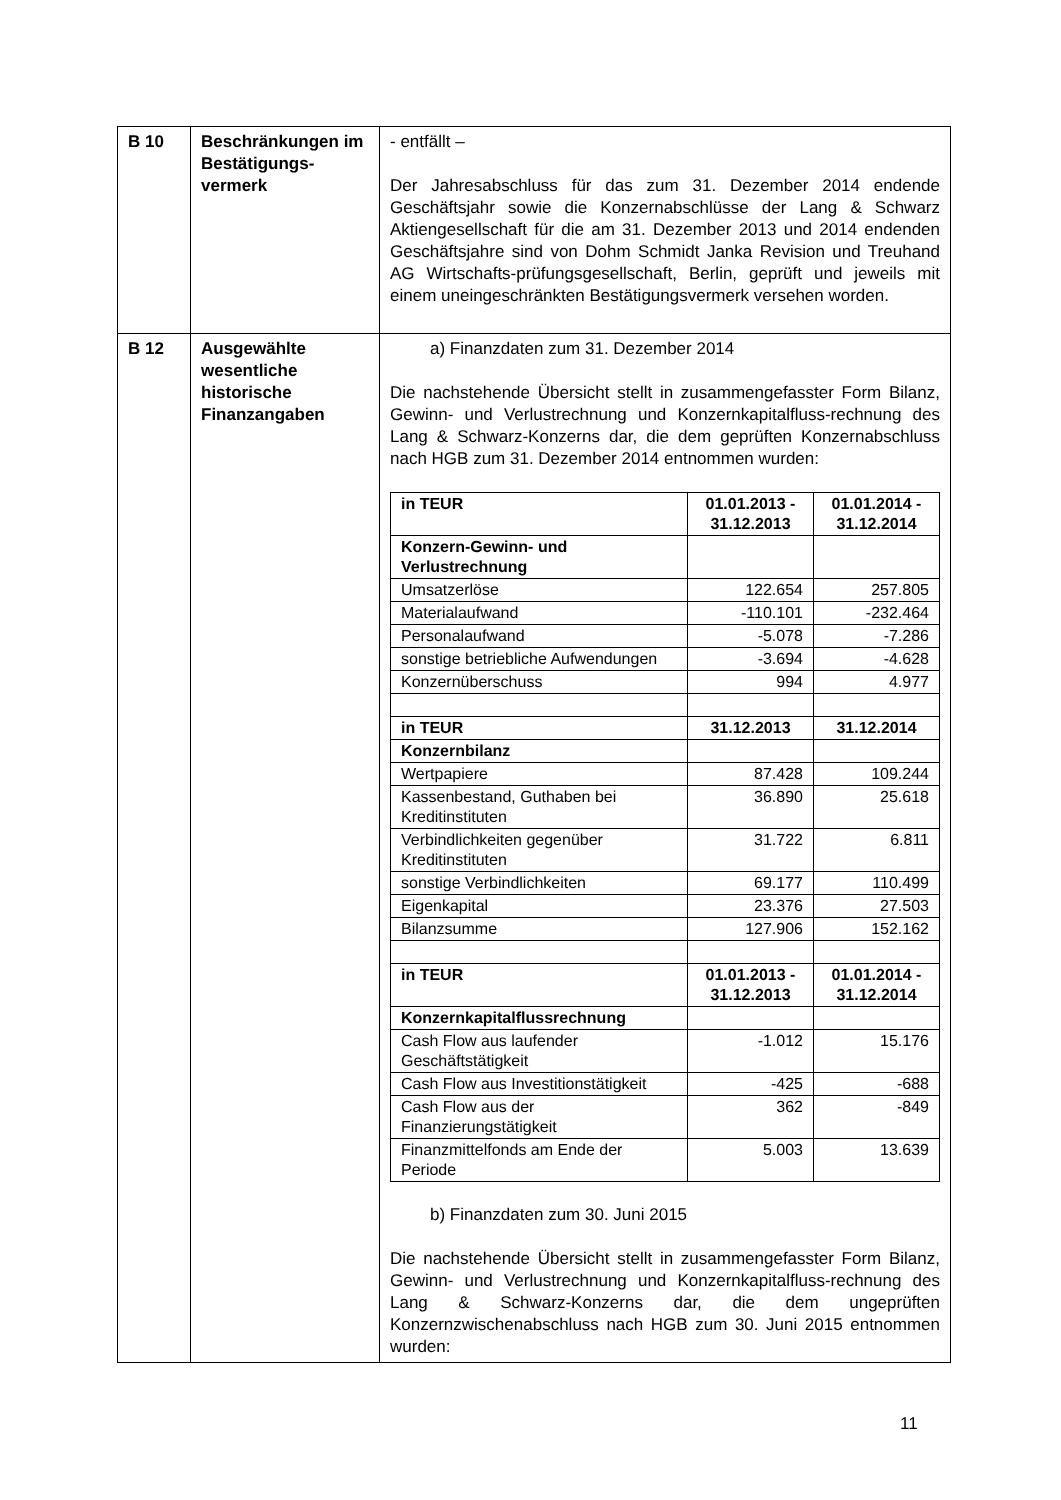| B 10 | Beschränkungen im Bestätigungs-vermerk | - entfällt – Der Jahresabschluss für das zum 31. Dezember 2014 endende Geschäftsjahr sowie die Konzernabschlüsse der Lang & Schwarz Aktiengesellschaft für die am 31. Dezember 2013 und 2014 endenden Geschäftsjahre sind von Dohm Schmidt Janka Revision und Treuhand AG Wirtschafts-prüfungsgesellschaft, Berlin, geprüft und jeweils mit einem uneingeschränkten Bestätigungsvermerk versehen worden. |
| B 12 | Ausgewählte wesentliche historische Finanzangaben | a) Finanzdaten zum 31. Dezember 2014 Die nachstehende Übersicht stellt in zusammengefasster Form Bilanz, Gewinn- und Verlustrechnung und Konzernkapitalfluss-rechnung des Lang & Schwarz-Konzerns dar, die dem geprüften Konzernabschluss nach HGB zum 31. Dezember 2014 entnommen wurden: / in TEUR / 01.01.2013 - 31.12.2013 / 01.01.2014 - 31.12.2014 / / --- / --- / --- / / Konzern-Gewinn- und Verlustrechnung / / / / Umsatzerlöse / 122.654 / 257.805 / / Materialaufwand / -110.101 / -232.464 / / Personalaufwand / -5.078 / -7.286 / / sonstige betriebliche Aufwendungen / -3.694 / -4.628 / / Konzernüberschuss / 994 / 4.977 / / in TEUR / 31.12.2013 / 31.12.2014 / / Konzernbilanz / / / / Wertpapiere / 87.428 / 109.244 / / Kassenbestand, Guthaben bei Kreditinstituten / 36.890 / 25.618 / / Verbindlichkeiten gegenüber Kreditinstituten / 31.722 / 6.811 / / sonstige Verbindlichkeiten / 69.177 / 110.499 / / Eigenkapital / 23.376 / 27.503 / / Bilanzsumme / 127.906 / 152.162 / / in TEUR / 01.01.2013 - 31.12.2013 / 01.01.2014 - 31.12.2014 / / Konzernkapitalflussrechnung / / / / Cash Flow aus laufender Geschäftstätigkeit / -1.012 / 15.176 / / Cash Flow aus Investitionstätigkeit / -425 / -688 / / Cash Flow aus der Finanzierungstätigkeit / 362 / -849 / / Finanzmittelfonds am Ende der Periode / 5.003 / 13.639 / b) Finanzdaten zum 30. Juni 2015 Die nachstehende Übersicht stellt in zusammengefasster Form Bilanz, Gewinn- und Verlustrechnung und Konzernkapitalfluss-rechnung des Lang & Schwarz-Konzerns dar, die dem ungeprüften Konzernzwischenabschluss nach HGB zum 30. Juni 2015 entnommen wurden: |
11